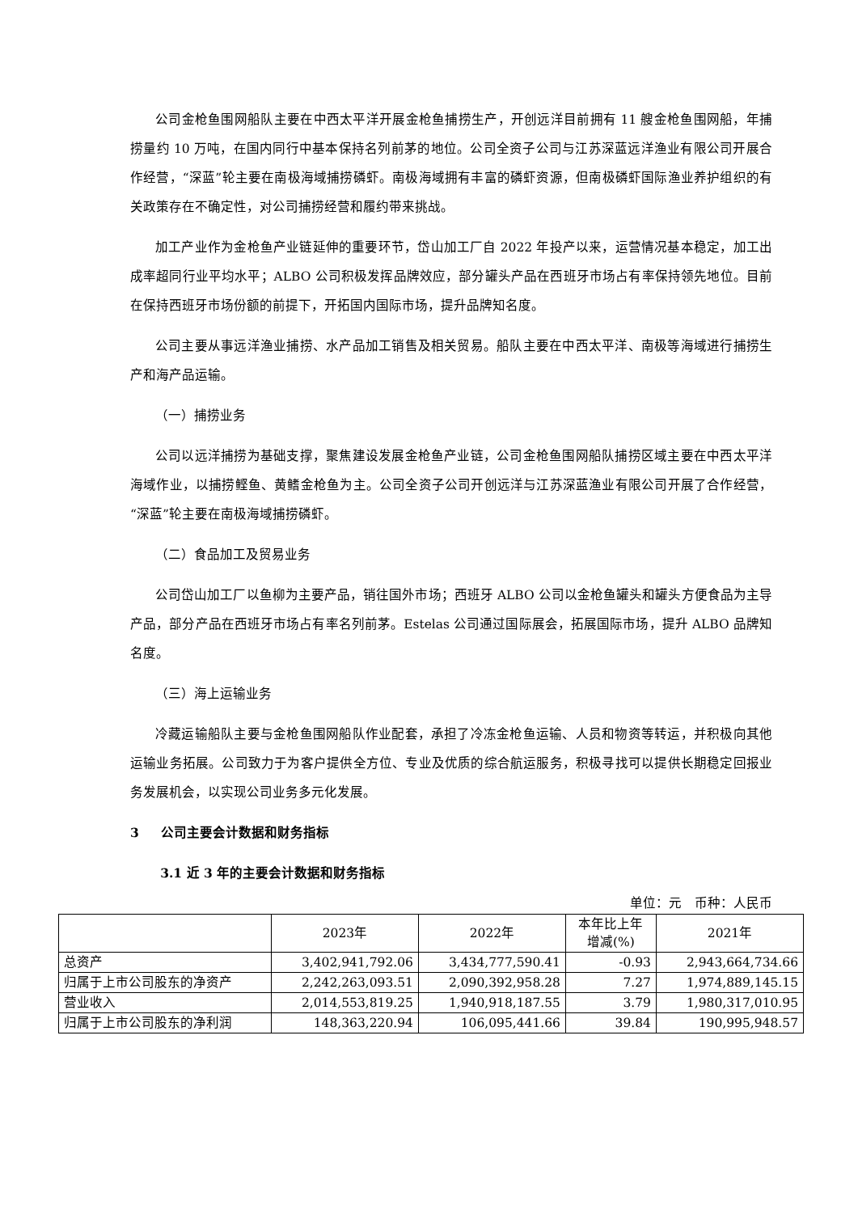公司金枪鱼围网船队主要在中西太平洋开展金枪鱼捕捞生产，开创远洋目前拥有 11 艘金枪鱼围网船，年捕捞量约 10 万吨，在国内同行中基本保持名列前茅的地位。公司全资子公司与江苏深蓝远洋渔业有限公司开展合作经营，“深蓝”轮主要在南极海域捕捞磷虾。南极海域拥有丰富的磷虾资源，但南极磷虾国际渔业养护组织的有关政策存在不确定性，对公司捕捞经营和履约带来挑战。
加工产业作为金枪鱼产业链延伸的重要环节，岱山加工厂自 2022 年投产以来，运营情况基本稳定，加工出成率超同行业平均水平；ALBO 公司积极发挥品牌效应，部分罐头产品在西班牙市场占有率保持领先地位。目前在保持西班牙市场份额的前提下，开拓国内国际市场，提升品牌知名度。
公司主要从事远洋渔业捕捞、水产品加工销售及相关贸易。船队主要在中西太平洋、南极等海域进行捕捞生产和海产品运输。
（一）捕捞业务
公司以远洋捕捞为基础支撑，聚焦建设发展金枪鱼产业链，公司金枪鱼围网船队捕捞区域主要在中西太平洋海域作业，以捕捞鲣鱼、黄鳍金枪鱼为主。公司全资子公司开创远洋与江苏深蓝渔业有限公司开展了合作经营，“深蓝”轮主要在南极海域捕捞磷虾。
（二）食品加工及贸易业务
公司岱山加工厂以鱼柳为主要产品，销往国外市场；西班牙 ALBO 公司以金枪鱼罐头和罐头方便食品为主导产品，部分产品在西班牙市场占有率名列前茅。Estelas 公司通过国际展会，拓展国际市场，提升 ALBO 品牌知名度。
（三）海上运输业务
冷藏运输船队主要与金枪鱼围网船队作业配套，承担了冷冻金枪鱼运输、人员和物资等转运，并积极向其他运输业务拓展。公司致力于为客户提供全方位、专业及优质的综合航运服务，积极寻找可以提供长期稳定回报业务发展机会，以实现公司业务多元化发展。
3 公司主要会计数据和财务指标
3.1 近 3 年的主要会计数据和财务指标
单位：元　币种：人民币
| | 2023年 | 2022年 | 本年比上年 增减(%) | 2021年 |
| --- | --- | --- | --- | --- |
| 总资产 | 3,402,941,792.06 | 3,434,777,590.41 | -0.93 | 2,943,664,734.66 |
| 归属于上市公司股东的净资产 | 2,242,263,093.51 | 2,090,392,958.28 | 7.27 | 1,974,889,145.15 |
| 营业收入 | 2,014,553,819.25 | 1,940,918,187.55 | 3.79 | 1,980,317,010.95 |
| 归属于上市公司股东的净利润 | 148,363,220.94 | 106,095,441.66 | 39.84 | 190,995,948.57 |